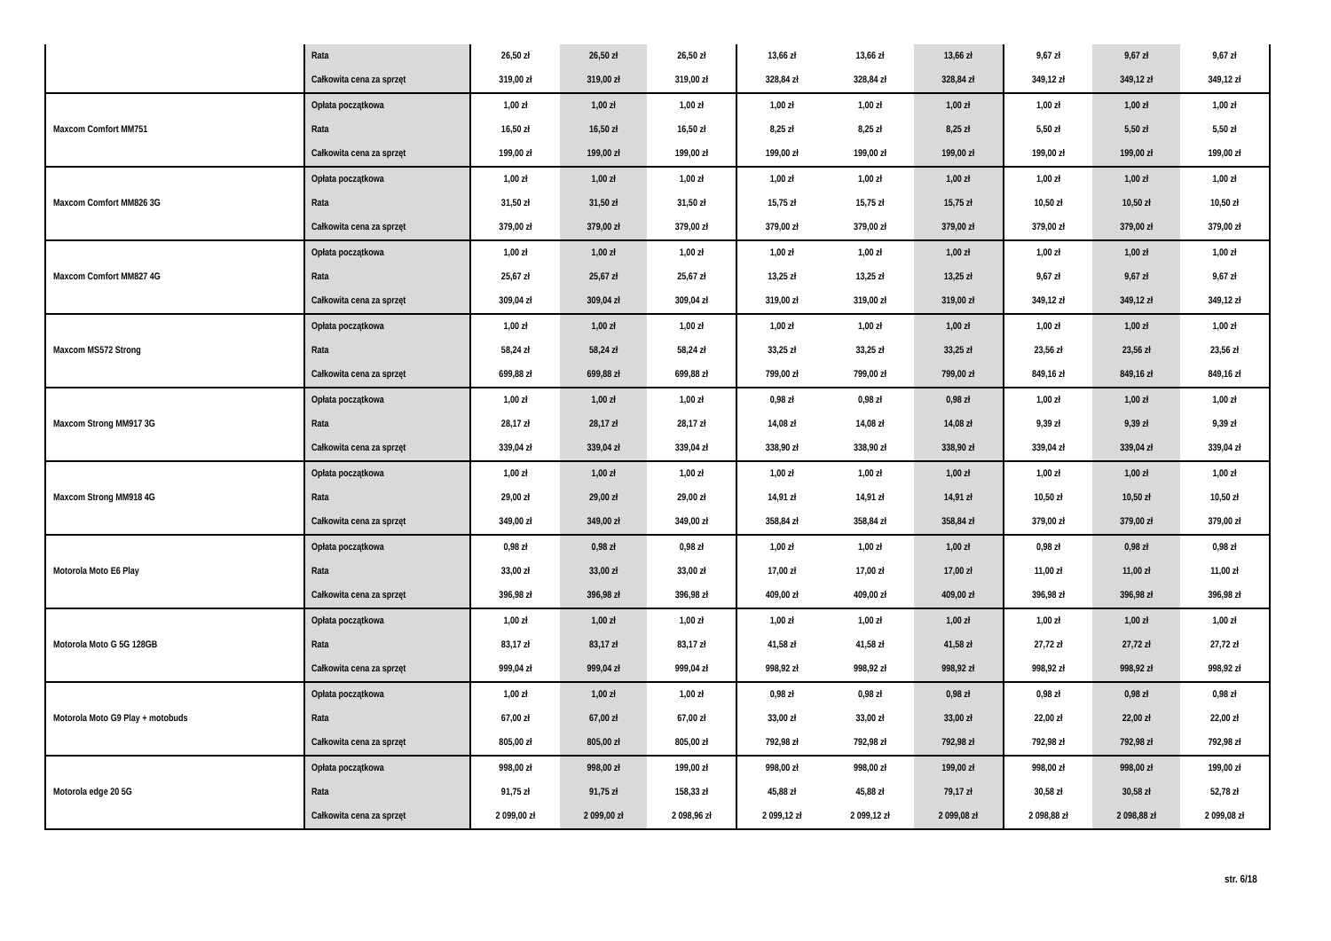| | Rata | 26,50 zł | 26,50 zł | 26,50 zł | 13,66 zł | 13,66 zł | 13,66 zł | 9,67 zł | 9,67 zł | 9,67 zł |
| | Całkowita cena za sprzęt | 319,00 zł | 319,00 zł | 319,00 zł | 328,84 zł | 328,84 zł | 328,84 zł | 349,12 zł | 349,12 zł | 349,12 zł |
| Maxcom Comfort MM751 | Opłata początkowa | 1,00 zł | 1,00 zł | 1,00 zł | 1,00 zł | 1,00 zł | 1,00 zł | 1,00 zł | 1,00 zł | 1,00 zł |
| | Rata | 16,50 zł | 16,50 zł | 16,50 zł | 8,25 zł | 8,25 zł | 8,25 zł | 5,50 zł | 5,50 zł | 5,50 zł |
| | Całkowita cena za sprzęt | 199,00 zł | 199,00 zł | 199,00 zł | 199,00 zł | 199,00 zł | 199,00 zł | 199,00 zł | 199,00 zł | 199,00 zł |
| Maxcom Comfort MM826 3G | Opłata początkowa | 1,00 zł | 1,00 zł | 1,00 zł | 1,00 zł | 1,00 zł | 1,00 zł | 1,00 zł | 1,00 zł | 1,00 zł |
| | Rata | 31,50 zł | 31,50 zł | 31,50 zł | 15,75 zł | 15,75 zł | 15,75 zł | 10,50 zł | 10,50 zł | 10,50 zł |
| | Całkowita cena za sprzęt | 379,00 zł | 379,00 zł | 379,00 zł | 379,00 zł | 379,00 zł | 379,00 zł | 379,00 zł | 379,00 zł | 379,00 zł |
| Maxcom Comfort MM827 4G | Opłata początkowa | 1,00 zł | 1,00 zł | 1,00 zł | 1,00 zł | 1,00 zł | 1,00 zł | 1,00 zł | 1,00 zł | 1,00 zł |
| | Rata | 25,67 zł | 25,67 zł | 25,67 zł | 13,25 zł | 13,25 zł | 13,25 zł | 9,67 zł | 9,67 zł | 9,67 zł |
| | Całkowita cena za sprzęt | 309,04 zł | 309,04 zł | 309,04 zł | 319,00 zł | 319,00 zł | 319,00 zł | 349,12 zł | 349,12 zł | 349,12 zł |
| Maxcom MS572 Strong | Opłata początkowa | 1,00 zł | 1,00 zł | 1,00 zł | 1,00 zł | 1,00 zł | 1,00 zł | 1,00 zł | 1,00 zł | 1,00 zł |
| | Rata | 58,24 zł | 58,24 zł | 58,24 zł | 33,25 zł | 33,25 zł | 33,25 zł | 23,56 zł | 23,56 zł | 23,56 zł |
| | Całkowita cena za sprzęt | 699,88 zł | 699,88 zł | 699,88 zł | 799,00 zł | 799,00 zł | 799,00 zł | 849,16 zł | 849,16 zł | 849,16 zł |
| Maxcom Strong MM917 3G | Opłata początkowa | 1,00 zł | 1,00 zł | 1,00 zł | 0,98 zł | 0,98 zł | 0,98 zł | 1,00 zł | 1,00 zł | 1,00 zł |
| | Rata | 28,17 zł | 28,17 zł | 28,17 zł | 14,08 zł | 14,08 zł | 14,08 zł | 9,39 zł | 9,39 zł | 9,39 zł |
| | Całkowita cena za sprzęt | 339,04 zł | 339,04 zł | 339,04 zł | 338,90 zł | 338,90 zł | 338,90 zł | 339,04 zł | 339,04 zł | 339,04 zł |
| Maxcom Strong MM918 4G | Opłata początkowa | 1,00 zł | 1,00 zł | 1,00 zł | 1,00 zł | 1,00 zł | 1,00 zł | 1,00 zł | 1,00 zł | 1,00 zł |
| | Rata | 29,00 zł | 29,00 zł | 29,00 zł | 14,91 zł | 14,91 zł | 14,91 zł | 10,50 zł | 10,50 zł | 10,50 zł |
| | Całkowita cena za sprzęt | 349,00 zł | 349,00 zł | 349,00 zł | 358,84 zł | 358,84 zł | 358,84 zł | 379,00 zł | 379,00 zł | 379,00 zł |
| Motorola Moto E6 Play | Opłata początkowa | 0,98 zł | 0,98 zł | 0,98 zł | 1,00 zł | 1,00 zł | 1,00 zł | 0,98 zł | 0,98 zł | 0,98 zł |
| | Rata | 33,00 zł | 33,00 zł | 33,00 zł | 17,00 zł | 17,00 zł | 17,00 zł | 11,00 zł | 11,00 zł | 11,00 zł |
| | Całkowita cena za sprzęt | 396,98 zł | 396,98 zł | 396,98 zł | 409,00 zł | 409,00 zł | 409,00 zł | 396,98 zł | 396,98 zł | 396,98 zł |
| Motorola Moto G 5G 128GB | Opłata początkowa | 1,00 zł | 1,00 zł | 1,00 zł | 1,00 zł | 1,00 zł | 1,00 zł | 1,00 zł | 1,00 zł | 1,00 zł |
| | Rata | 83,17 zł | 83,17 zł | 83,17 zł | 41,58 zł | 41,58 zł | 41,58 zł | 27,72 zł | 27,72 zł | 27,72 zł |
| | Całkowita cena za sprzęt | 999,04 zł | 999,04 zł | 999,04 zł | 998,92 zł | 998,92 zł | 998,92 zł | 998,92 zł | 998,92 zł | 998,92 zł |
| Motorola Moto G9 Play + motobuds | Opłata początkowa | 1,00 zł | 1,00 zł | 1,00 zł | 0,98 zł | 0,98 zł | 0,98 zł | 0,98 zł | 0,98 zł | 0,98 zł |
| | Rata | 67,00 zł | 67,00 zł | 67,00 zł | 33,00 zł | 33,00 zł | 33,00 zł | 22,00 zł | 22,00 zł | 22,00 zł |
| | Całkowita cena za sprzęt | 805,00 zł | 805,00 zł | 805,00 zł | 792,98 zł | 792,98 zł | 792,98 zł | 792,98 zł | 792,98 zł | 792,98 zł |
| Motorola edge 20 5G | Opłata początkowa | 998,00 zł | 998,00 zł | 199,00 zł | 998,00 zł | 998,00 zł | 199,00 zł | 998,00 zł | 998,00 zł | 199,00 zł |
| | Rata | 91,75 zł | 91,75 zł | 158,33 zł | 45,88 zł | 45,88 zł | 79,17 zł | 30,58 zł | 30,58 zł | 52,78 zł |
| | Całkowita cena za sprzęt | 2 099,00 zł | 2 099,00 zł | 2 098,96 zł | 2 099,12 zł | 2 099,12 zł | 2 099,08 zł | 2 098,88 zł | 2 098,88 zł | 2 099,08 zł |
str. 6/18